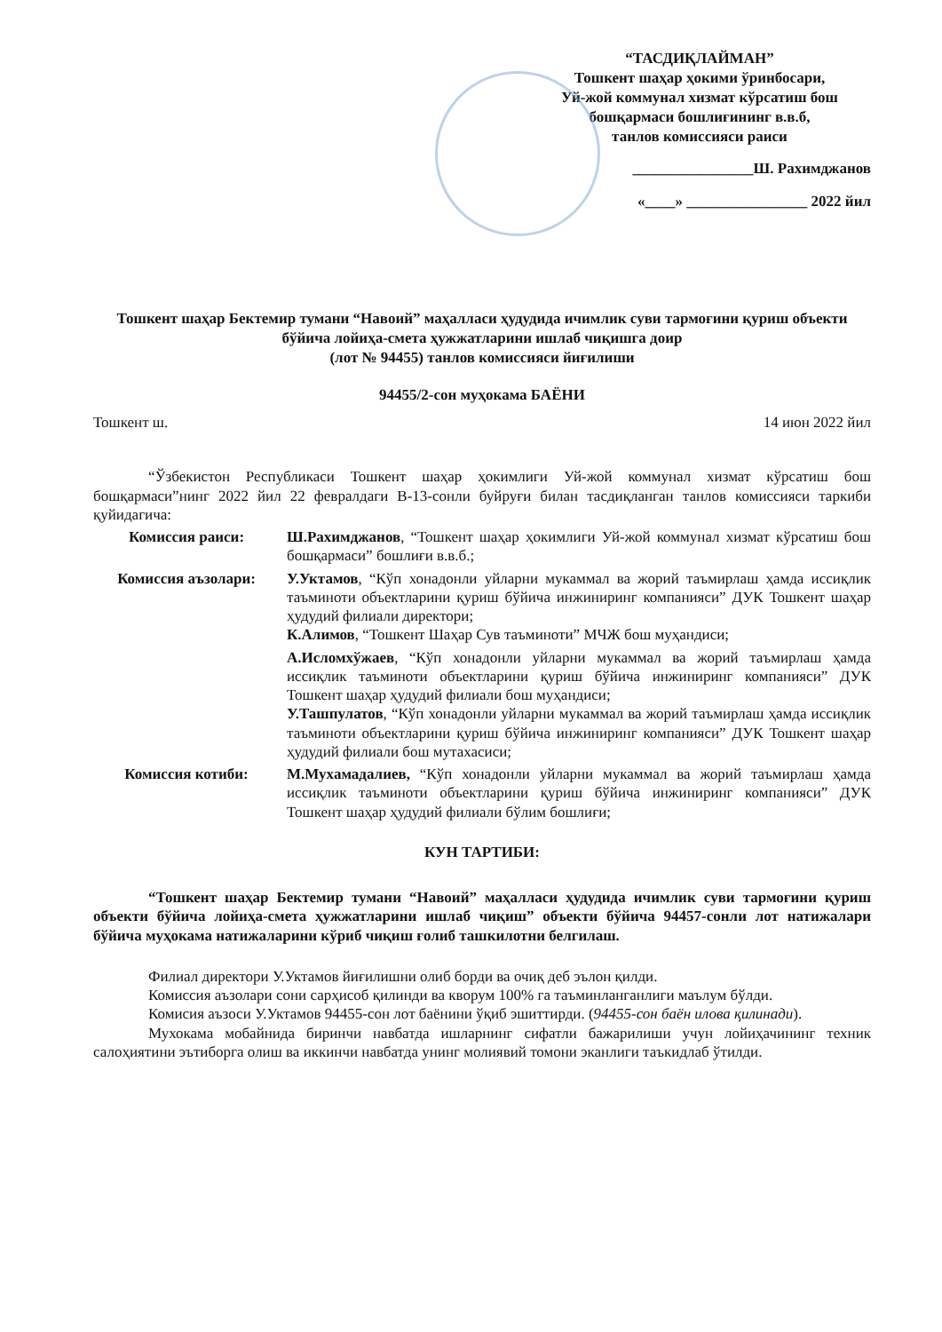“ТАСДИҚЛАЙМАН”
Тошкент шаҳар ҳокими ўринбосари,
Уй-жой коммунал хизмат кўрсатиш бош бошқармаси бошлиғининг в.в.б,
танлов комиссияси раиси
________________Ш. Рахимджанов
«____» ________________ 2022 йил
Тошкент шаҳар Бектемир тумани “Навоий” маҳалласи ҳудудида ичимлик суви тармоғини қуриш объекти бўйича лойиҳа-смета ҳужжатларини ишлаб чиқишга доир
(лот № 94455) танлов комиссияси йиғилиши
94455/2-сон муҳокама БАЁНИ
Тошкент ш. 14 июн 2022 йил
“Ўзбекистон Республикаси Тошкент шаҳар ҳокимлиги Уй-жой коммунал хизмат кўрсатиш бош бошқармаси”нинг 2022 йил 22 февралдаги В-13-сонли буйруғи билан тасдиқланган танлов комиссияси таркиби қуйидагича:
| Комиссия раиси: | Ш.Рахимджанов , “Тошкент шаҳар ҳокимлиги Уй-жой коммунал хизмат кўрсатиш бош бошқармаси” бошлиғи в.в.б.; |
| Комиссия аъзолари: | У.Уктамов , “Кўп хонадонли уйларни мукаммал ва жорий таъмирлаш ҳамда иссиқлик таъминоти объектларини қуриш бўйича инжиниринг компанияси” ДУК Тошкент шаҳар ҳудудий филиали директори; К.Алимов , “Тошкент Шаҳар Сув таъминоти” МЧЖ бош муҳандиси; |
| | А.Исломхўжаев , “Кўп хонадонли уйларни мукаммал ва жорий таъмирлаш ҳамда иссиқлик таъминоти объектларини қуриш бўйича инжиниринг компанияси” ДУК Тошкент шаҳар ҳудудий филиали бош муҳандиси; У.Ташпулатов , “Кўп хонадонли уйларни мукаммал ва жорий таъмирлаш ҳамда иссиқлик таъминоти объектларини қуриш бўйича инжиниринг компанияси” ДУК Тошкент шаҳар ҳудудий филиали бош мутахасиси; |
| Комиссия котиби: | М.Мухамадалиев, “Кўп хонадонли уйларни мукаммал ва жорий таъмирлаш ҳамда иссиқлик таъминоти объектларини қуриш бўйича инжиниринг компанияси” ДУК Тошкент шаҳар ҳудудий филиали бўлим бошлиғи; |
КУН ТАРТИБИ:
“Тошкент шаҳар Бектемир тумани “Навоий” маҳалласи ҳудудида ичимлик суви тармоғини қуриш объекти бўйича лойиҳа-смета ҳужжатларини ишлаб чиқиш” объекти бўйича 94457-сонли лот натижалари бўйича муҳокама натижаларини кўриб чиқиш ғолиб ташкилотни белгилаш.
Филиал директори У.Уктамов йиғилишни олиб борди ва очиқ деб эълон қилди.
Комиссия аъзолари сони сарҳисоб қилинди ва кворум 100% га таъминланганлиги маълум бўлди.
Комисия аъзоси У.Уктамов 94455-сон лот баёнини ўқиб эшиттирди. (94455-сон баён илова қилинади).
Мухокама мобайнида биринчи навбатда ишларнинг сифатли бажарилиши учун лойиҳачининг техник салоҳиятини эътиборга олиш ва иккинчи навбатда унинг молиявий томони эканлиги таъкидлаб ўтилди.